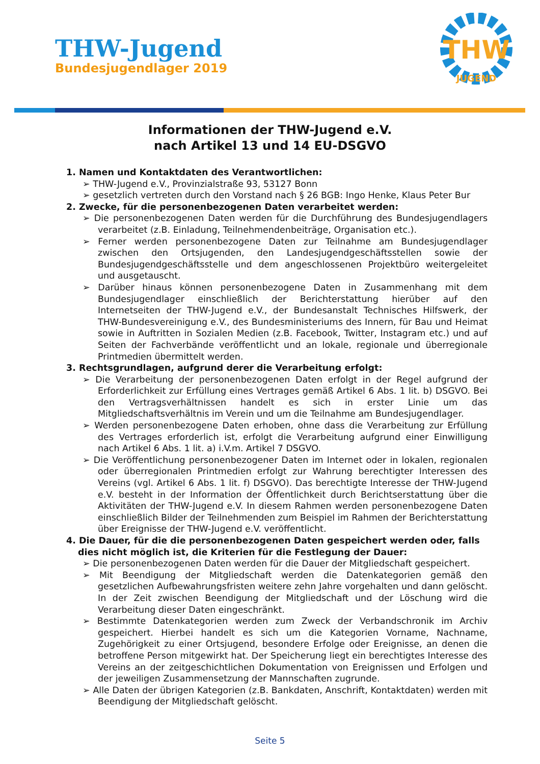THW-Jugend
Bundesjugendlager 2019
THW
JUGEND
Informationen der THW-Jugend e.V.
nach Artikel 13 und 14 EU-DSGVO
1. Namen und Kontaktdaten des Verantwortlichen:
➢ THW-Jugend e.V., Provinzialstraße 93, 53127 Bonn
➢ gesetzlich vertreten durch den Vorstand nach § 26 BGB: Ingo Henke, Klaus Peter Bur
2. Zwecke, für die personenbezogenen Daten verarbeitet werden:
➢ Die personenbezogenen Daten werden für die Durchführung des Bundesjugendlagers verarbeitet (z.B. Einladung, Teilnehmendenbeiträge, Organisation etc.).
➢ Ferner werden personenbezogene Daten zur Teilnahme am Bundesjugendlager zwischen den Ortsjugenden, den Landesjugendgeschäftsstellen sowie der Bundesjugendgeschäftsstelle und dem angeschlossenen Projektbüro weitergeleitet und ausgetauscht.
➢ Darüber hinaus können personenbezogene Daten in Zusammenhang mit dem Bundesjugendlager einschließlich der Berichterstattung hierüber auf den Internetseiten der THW-Jugend e.V., der Bundesanstalt Technisches Hilfswerk, der THW-Bundesvereinigung e.V., des Bundesministeriums des Innern, für Bau und Heimat sowie in Auftritten in Sozialen Medien (z.B. Facebook, Twitter, Instagram etc.) und auf Seiten der Fachverbände veröffentlicht und an lokale, regionale und überregionale Printmedien übermittelt werden.
3. Rechtsgrundlagen, aufgrund derer die Verarbeitung erfolgt:
➢ Die Verarbeitung der personenbezogenen Daten erfolgt in der Regel aufgrund der Erforderlichkeit zur Erfüllung eines Vertrages gemäß Artikel 6 Abs. 1 lit. b) DSGVO. Bei den Vertragsverhältnissen handelt es sich in erster Linie um das Mitgliedschaftsverhältnis im Verein und um die Teilnahme am Bundesjugendlager.
➢ Werden personenbezogene Daten erhoben, ohne dass die Verarbeitung zur Erfüllung des Vertrages erforderlich ist, erfolgt die Verarbeitung aufgrund einer Einwilligung nach Artikel 6 Abs. 1 lit. a) i.V.m. Artikel 7 DSGVO.
➢ Die Veröffentlichung personenbezogener Daten im Internet oder in lokalen, regionalen oder überregionalen Printmedien erfolgt zur Wahrung berechtigter Interessen des Vereins (vgl. Artikel 6 Abs. 1 lit. f) DSGVO). Das berechtigte Interesse der THW-Jugend e.V. besteht in der Information der Öffentlichkeit durch Berichtserstattung über die Aktivitäten der THW-Jugend e.V. In diesem Rahmen werden personenbezogene Daten einschließlich Bilder der Teilnehmenden zum Beispiel im Rahmen der Berichterstattung über Ereignisse der THW-Jugend e.V. veröffentlicht.
4. Die Dauer, für die die personenbezogenen Daten gespeichert werden oder, falls dies nicht möglich ist, die Kriterien für die Festlegung der Dauer:
➢ Die personenbezogenen Daten werden für die Dauer der Mitgliedschaft gespeichert.
➢ Mit Beendigung der Mitgliedschaft werden die Datenkategorien gemäß den gesetzlichen Aufbewahrungsfristen weitere zehn Jahre vorgehalten und dann gelöscht. In der Zeit zwischen Beendigung der Mitgliedschaft und der Löschung wird die Verarbeitung dieser Daten eingeschränkt.
➢ Bestimmte Datenkategorien werden zum Zweck der Verbandschronik im Archiv gespeichert. Hierbei handelt es sich um die Kategorien Vorname, Nachname, Zugehörigkeit zu einer Ortsjugend, besondere Erfolge oder Ereignisse, an denen die betroffene Person mitgewirkt hat. Der Speicherung liegt ein berechtigtes Interesse des Vereins an der zeitgeschichtlichen Dokumentation von Ereignissen und Erfolgen und der jeweiligen Zusammensetzung der Mannschaften zugrunde.
➢ Alle Daten der übrigen Kategorien (z.B. Bankdaten, Anschrift, Kontaktdaten) werden mit Beendigung der Mitgliedschaft gelöscht.
Seite 5